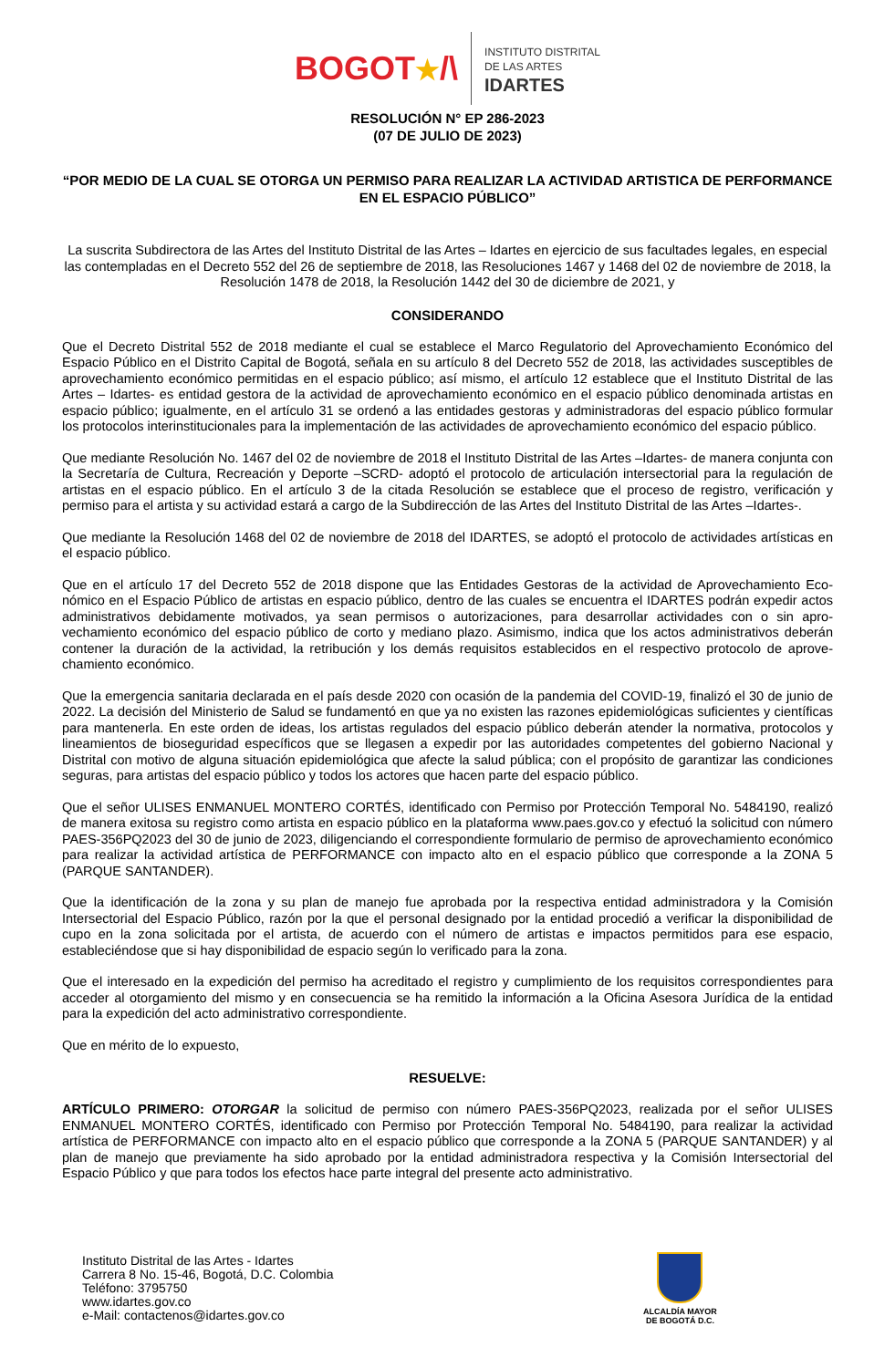BOGOT★/\
INSTITUTO DISTRITAL
DE LAS ARTES
IDARTES
RESOLUCIÓN N° EP 286-2023
(07 DE JULIO DE 2023)
“POR MEDIO DE LA CUAL SE OTORGA UN PERMISO PARA REALIZAR LA ACTIVIDAD ARTISTICA DE PERFORMANCE EN EL ESPACIO PÚBLICO”
La suscrita Subdirectora de las Artes del Instituto Distrital de las Artes – Idartes en ejercicio de sus facultades legales, en especial las contempladas en el Decreto 552 del 26 de septiembre de 2018, las Resoluciones 1467 y 1468 del 02 de noviembre de 2018, la Resolución 1478 de 2018, la Resolución 1442 del 30 de diciembre de 2021, y
CONSIDERANDO
Que el Decreto Distrital 552 de 2018 mediante el cual se establece el Marco Regulatorio del Aprovechamiento Económico del Espacio Público en el Distrito Capital de Bogotá, señala en su artículo 8 del Decreto 552 de 2018, las actividades susceptibles de aprovechamiento económico permitidas en el espacio público; así mismo, el artículo 12 establece que el Instituto Distrital de las Artes – Idartes- es entidad gestora de la actividad de aprovechamiento económico en el espacio público denominada artistas en espacio público; igualmente, en el artículo 31 se ordenó a las entidades gestoras y administradoras del espacio público formular los protocolos interinstitucionales para la implementación de las actividades de aprovechamiento económico del espacio público.
Que mediante Resolución No. 1467 del 02 de noviembre de 2018 el Instituto Distrital de las Artes –Idartes- de manera conjunta con la Secretaría de Cultura, Recreación y Deporte –SCRD- adoptó el protocolo de articulación intersectorial para la regulación de artistas en el espacio público. En el artículo 3 de la citada Resolución se establece que el proceso de registro, verificación y permiso para el artista y su actividad estará a cargo de la Subdirección de las Artes del Instituto Distrital de las Artes –Idartes-.
Que mediante la Resolución 1468 del 02 de noviembre de 2018 del IDARTES, se adoptó el protocolo de actividades artísticas en el espacio público.
Que en el artículo 17 del Decreto 552 de 2018 dispone que las Entidades Gestoras de la actividad de Aprovechamiento Eco-nómico en el Espacio Público de artistas en espacio público, dentro de las cuales se encuentra el IDARTES podrán expedir actos administrativos debidamente motivados, ya sean permisos o autorizaciones, para desarrollar actividades con o sin apro-vechamiento económico del espacio público de corto y mediano plazo. Asimismo, indica que los actos administrativos deberán contener la duración de la actividad, la retribución y los demás requisitos establecidos en el respectivo protocolo de aprove-chamiento económico.
Que la emergencia sanitaria declarada en el país desde 2020 con ocasión de la pandemia del COVID-19, finalizó el 30 de junio de 2022. La decisión del Ministerio de Salud se fundamentó en que ya no existen las razones epidemiológicas suficientes y científicas para mantenerla. En este orden de ideas, los artistas regulados del espacio público deberán atender la normativa, protocolos y lineamientos de bioseguridad específicos que se llegasen a expedir por las autoridades competentes del gobierno Nacional y Distrital con motivo de alguna situación epidemiológica que afecte la salud pública; con el propósito de garantizar las condiciones seguras, para artistas del espacio público y todos los actores que hacen parte del espacio público.
Que el señor ULISES ENMANUEL MONTERO CORTÉS, identificado con Permiso por Protección Temporal No. 5484190, realizó de manera exitosa su registro como artista en espacio público en la plataforma www.paes.gov.co y efectuó la solicitud con número PAES-356PQ2023 del 30 de junio de 2023, diligenciando el correspondiente formulario de permiso de aprovechamiento económico para realizar la actividad artística de PERFORMANCE con impacto alto en el espacio público que corresponde a la ZONA 5 (PARQUE SANTANDER).
Que la identificación de la zona y su plan de manejo fue aprobada por la respectiva entidad administradora y la Comisión Intersectorial del Espacio Público, razón por la que el personal designado por la entidad procedió a verificar la disponibilidad de cupo en la zona solicitada por el artista, de acuerdo con el número de artistas e impactos permitidos para ese espacio, estableciéndose que si hay disponibilidad de espacio según lo verificado para la zona.
Que el interesado en la expedición del permiso ha acreditado el registro y cumplimiento de los requisitos correspondientes para acceder al otorgamiento del mismo y en consecuencia se ha remitido la información a la Oficina Asesora Jurídica de la entidad para la expedición del acto administrativo correspondiente.
Que en mérito de lo expuesto,
RESUELVE:
ARTÍCULO PRIMERO: OTORGAR la solicitud de permiso con número PAES-356PQ2023, realizada por el señor ULISES ENMANUEL MONTERO CORTÉS, identificado con Permiso por Protección Temporal No. 5484190, para realizar la actividad artística de PERFORMANCE con impacto alto en el espacio público que corresponde a la ZONA 5 (PARQUE SANTANDER) y al plan de manejo que previamente ha sido aprobado por la entidad administradora respectiva y la Comisión Intersectorial del Espacio Público y que para todos los efectos hace parte integral del presente acto administrativo.
Instituto Distrital de las Artes - Idartes
Carrera 8 No. 15-46, Bogotá, D.C. Colombia
Teléfono: 3795750
www.idartes.gov.co
e-Mail: contactenos@idartes.gov.co
ALCALDÍA MAYOR
DE BOGOTÁ D.C.